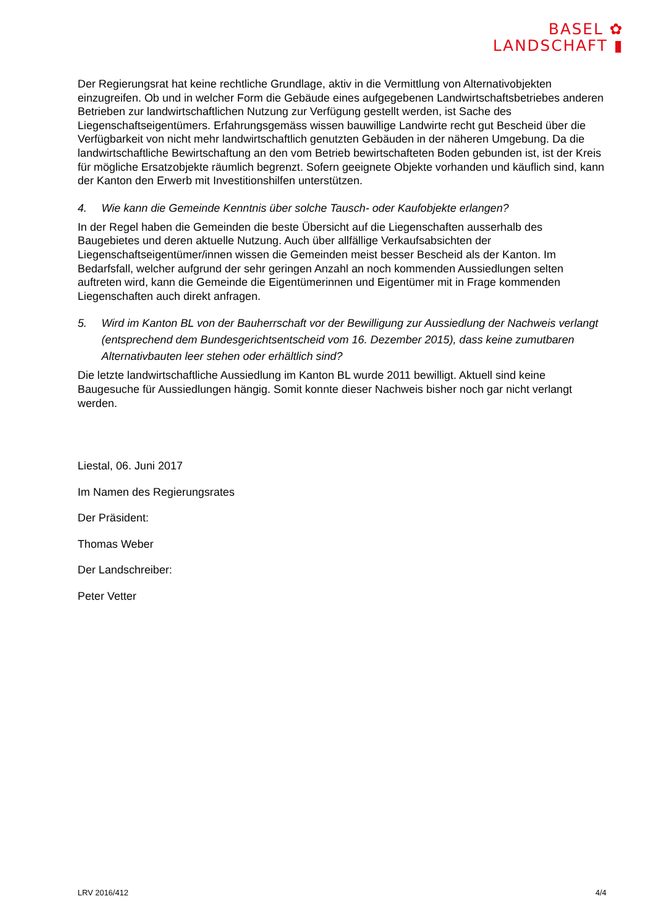BASEL ✿
LANDSCHAFT ▮
Der Regierungsrat hat keine rechtliche Grundlage, aktiv in die Vermittlung von Alternativobjekten einzugreifen. Ob und in welcher Form die Gebäude eines aufgegebenen Landwirtschaftsbetriebes anderen Betrieben zur landwirtschaftlichen Nutzung zur Verfügung gestellt werden, ist Sache des Liegenschaftseigentümers. Erfahrungsgemäss wissen bauwillige Landwirte recht gut Bescheid über die Verfügbarkeit von nicht mehr landwirtschaftlich genutzten Gebäuden in der näheren Umgebung. Da die landwirtschaftliche Bewirtschaftung an den vom Betrieb bewirtschafteten Boden gebunden ist, ist der Kreis für mögliche Ersatzobjekte räumlich begrenzt. Sofern geeignete Objekte vorhanden und käuflich sind, kann der Kanton den Erwerb mit Investitionshilfen unterstützen.
4. Wie kann die Gemeinde Kenntnis über solche Tausch- oder Kaufobjekte erlangen?
In der Regel haben die Gemeinden die beste Übersicht auf die Liegenschaften ausserhalb des Baugebietes und deren aktuelle Nutzung. Auch über allfällige Verkaufsabsichten der Liegenschaftseigentümer/innen wissen die Gemeinden meist besser Bescheid als der Kanton. Im Bedarfsfall, welcher aufgrund der sehr geringen Anzahl an noch kommenden Aussiedlungen selten auftreten wird, kann die Gemeinde die Eigentümerinnen und Eigentümer mit in Frage kommenden Liegenschaften auch direkt anfragen.
5. Wird im Kanton BL von der Bauherrschaft vor der Bewilligung zur Aussiedlung der Nachweis verlangt (entsprechend dem Bundesgerichtsentscheid vom 16. Dezember 2015), dass keine zumutbaren Alternativbauten leer stehen oder erhältlich sind?
Die letzte landwirtschaftliche Aussiedlung im Kanton BL wurde 2011 bewilligt. Aktuell sind keine Baugesuche für Aussiedlungen hängig. Somit konnte dieser Nachweis bisher noch gar nicht verlangt werden.
Liestal, 06. Juni 2017
Im Namen des Regierungsrates
Der Präsident:
Thomas Weber
Der Landschreiber:
Peter Vetter
LRV 2016/412 4/4